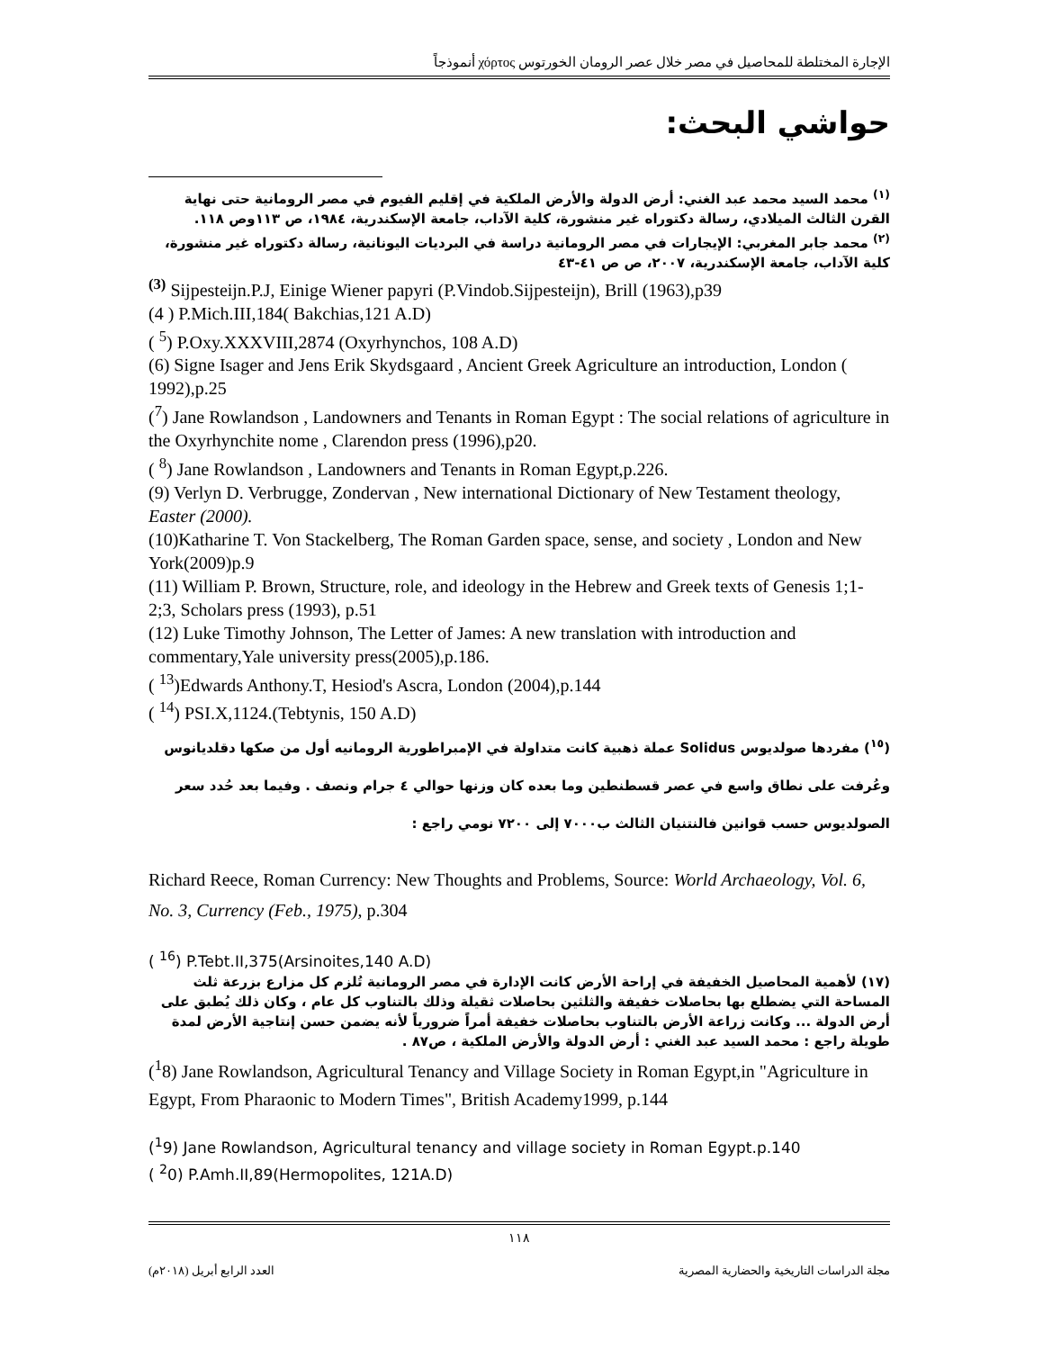الإجارة المختلطة للمحاصيل في مصر خلال عصر الرومان الخورتوس χόρτος أنموذجاً
حواشي البحث:
<sup>(١)</sup> محمد السيد محمد عبد الغني: أرض الدولة والأرض الملكية في إقليم الفيوم في مصر الرومانية حتى نهاية القرن الثالث الميلادي، رسالة دكتوراه غير منشورة، كلية الآداب، جامعة الإسكندرية، ١٩٨٤، ص ١١٣وص ١١٨.
<sup>(٢)</sup> محمد جابر المغربي: الإيجارات في مصر الرومانية دراسة في البرديات اليونانية، رسالة دكتوراه غير منشورة، كلية الآداب، جامعة الإسكندرية، ٢٠٠٧، ص ص ٤١-٤٣
<sup>(3)</sup> Sijpesteijn.P.J, Einige Wiener papyri (P.Vindob.Sijpesteijn), Brill (1963),p39
(4 ) P.Mich.III,184( Bakchias,121 A.D)
( <sup>5</sup>) P.Oxy.XXXVIII,2874 (Oxyrhynchos, 108 A.D)
(6) Signe Isager and Jens Erik Skydsgaard , Ancient Greek Agriculture an introduction, London ( 1992),p.25
(<sup>7</sup>) Jane Rowlandson , Landowners and Tenants in Roman Egypt : The social relations of agriculture in the Oxyrhynchite nome , Clarendon press (1996),p20.
( <sup>8</sup>) Jane Rowlandson , Landowners and Tenants in Roman Egypt,p.226.
(9) Verlyn D. Verbrugge, Zondervan , New international Dictionary of New Testament theology, Easter (2000).
(10)Katharine T. Von Stackelberg, The Roman Garden space, sense, and society , London and New York(2009)p.9
(11) William P. Brown, Structure, role, and ideology in the Hebrew and Greek texts of Genesis 1;1-2;3, Scholars press (1993), p.51
(12) Luke Timothy Johnson, The Letter of James: A new translation with introduction and commentary,Yale university press(2005),p.186.
( <sup>13</sup>)Edwards Anthony.T, Hesiod's Ascra, London (2004),p.144
( <sup>14</sup>) PSI.X,1124.(Tebtynis, 150 A.D)
(<sup>١٥</sup>) مفردها صولديوس Solidus عملة ذهبية كانت متداولة في الإمبراطورية الرومانيه أول من صكها دقلديانوس وعُرفت على نطاق واسع في عصر قسطنطين وما بعده كان وزنها حوالي ٤ جرام ونصف . وفيما بعد حُدد سعر الصولديوس حسب قوانين فالنتنيان الثالث ب٧٠٠٠ إلى ٧٢٠٠ نومي راجع :
Richard Reece, Roman Currency: New Thoughts and Problems, Source: World Archaeology, Vol. 6, No. 3, Currency (Feb., 1975), p.304
( <sup>16</sup>) P.Tebt.II,375(Arsinoites,140 A.D)
(١٧) لأهمية المحاصيل الخفيفة في إراحة الأرض كانت الإدارة في مصر الرومانية تُلزم كل مزارع بزرعة ثلث المساحة التي يضطلع بها بحاصلات خفيفة والثلثين بحاصلات ثقيلة وذلك بالتناوب كل عام ، وكان ذلك يُطبق على أرض الدولة ... وكانت زراعة الأرض بالتناوب بحاصلات خفيفة أمراً ضرورياً لأنه يضمن حسن إنتاجية الأرض لمدة طويلة راجع : محمد السيد عبد الغني : أرض الدولة والأرض الملكية ، ص٨٧ .
(<sup>1</sup>8) Jane Rowlandson, Agricultural Tenancy and Village Society in Roman Egypt,in "Agriculture in Egypt, From Pharaonic to Modern Times", British Academy1999, p.144
(<sup>1</sup>9) Jane Rowlandson, Agricultural tenancy and village society in Roman Egypt.p.140
( <sup>2</sup>0) P.Amh.II,89(Hermopolites, 121A.D)
١١٨
مجلة الدراسات التاريخية والحضارية المصرية العدد الرابع أبريل (٢٠١٨م)